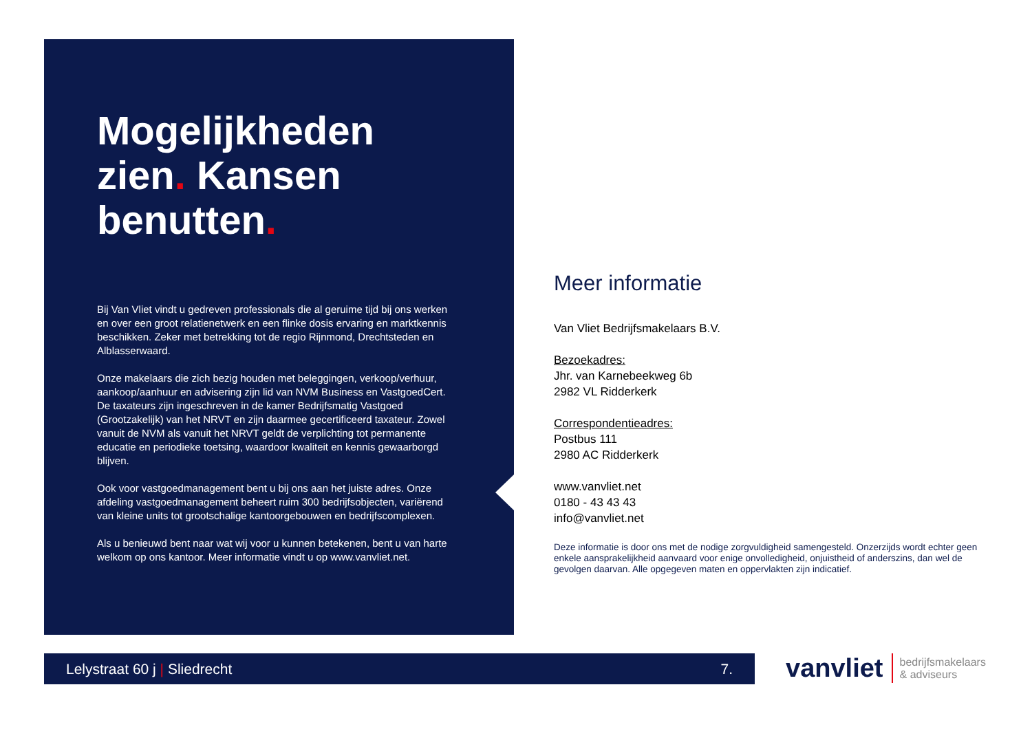Mogelijkheden zien. Kansen benutten.
Bij Van Vliet vindt u gedreven professionals die al geruime tijd bij ons werken en over een groot relatienetwerk en een flinke dosis ervaring en marktkennis beschikken. Zeker met betrekking tot de regio Rijnmond, Drechtsteden en Alblasserwaard.
Onze makelaars die zich bezig houden met beleggingen, verkoop/verhuur, aankoop/aanhuur en advisering zijn lid van NVM Business en VastgoedCert. De taxateurs zijn ingeschreven in de kamer Bedrijfsmatig Vastgoed (Grootzakelijk) van het NRVT en zijn daarmee gecertificeerd taxateur. Zowel vanuit de NVM als vanuit het NRVT geldt de verplichting tot permanente educatie en periodieke toetsing, waardoor kwaliteit en kennis gewaarborgd blijven.
Ook voor vastgoedmanagement bent u bij ons aan het juiste adres. Onze afdeling vastgoedmanagement beheert ruim 300 bedrijfsobjecten, variërend van kleine units tot grootschalige kantoorgebouwen en bedrijfscomplexen.
Als u benieuwd bent naar wat wij voor u kunnen betekenen, bent u van harte welkom op ons kantoor. Meer informatie vindt u op www.vanvliet.net.
Meer informatie
Van Vliet Bedrijfsmakelaars B.V.
Bezoekadres:
Jhr. van Karnebeekweg 6b
2982 VL Ridderkerk
Correspondentieadres:
Postbus 111
2980 AC Ridderkerk
www.vanvliet.net
0180 - 43 43 43
info@vanvliet.net
Deze informatie is door ons met de nodige zorgvuldigheid samengesteld. Onzerzijds wordt echter geen enkele aansprakelijkheid aanvaard voor enige onvolledigheid, onjuistheid of anderszins, dan wel de gevolgen daarvan. Alle opgegeven maten en oppervlakten zijn indicatief.
Lelystraat 60 j | Sliedrecht 7.
vanvliet bedrijfsmakelaars
& adviseurs